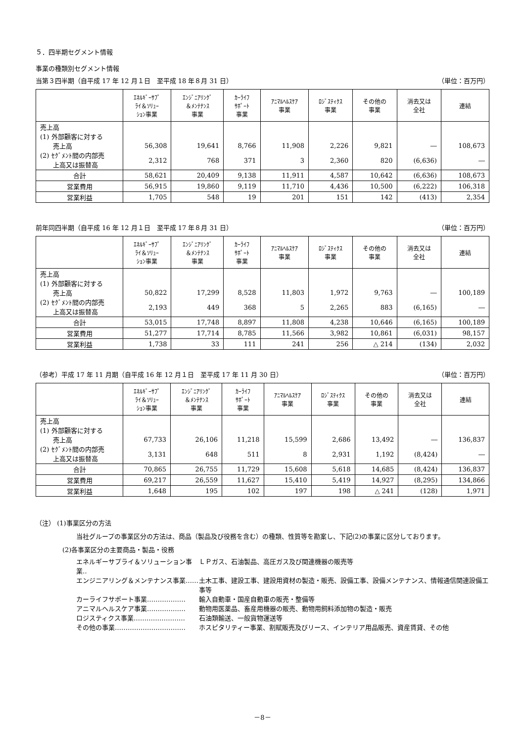５．四半期セグメント情報
事業の種類別セグメント情報
当第３四半期（自平成 17 年 12 月１日　至平成 18 年８月 31 日） （単位：百万円）
| | ｴﾈﾙｷﾞｰｻﾌﾟ ﾗｲ＆ｿﾘｭｰ ｼｮﾝ事業 | ｴﾝｼﾞﾆｱﾘﾝｸﾞ ＆ﾒﾝﾃﾅﾝｽ 事業 | ｶｰﾗｲﾌ ｻﾎﾟｰﾄ 事業 | ｱﾆﾏﾙﾍﾙｽｹｱ 事業 | ﾛｼﾞｽﾃｨｸｽ 事業 | その他の 事業 | 消去又は 全社 | 連結 |
| --- | --- | --- | --- | --- | --- | --- | --- | --- |
| 売上高 (1) 外部顧客に対する 売上高 (2) ｾｸﾞﾒﾝﾄ間の内部売 上高又は振替高 | 56,308 2,312 | 19,641 768 | 8,766 371 | 11,908 3 | 2,226 2,360 | 9,821 820 | ― (6,636) | 108,673 ― |
| 合計 | 58,621 | 20,409 | 9,138 | 11,911 | 4,587 | 10,642 | (6,636) | 108,673 |
| 営業費用 | 56,915 | 19,860 | 9,119 | 11,710 | 4,436 | 10,500 | (6,222) | 106,318 |
| 営業利益 | 1,705 | 548 | 19 | 201 | 151 | 142 | (413) | 2,354 |
前年同四半期（自平成 16 年 12 月１日　至平成 17 年８月 31 日） （単位：百万円）
| | ｴﾈﾙｷﾞｰｻﾌﾟ ﾗｲ＆ｿﾘｭｰ ｼｮﾝ事業 | ｴﾝｼﾞﾆｱﾘﾝｸﾞ ＆ﾒﾝﾃﾅﾝｽ 事業 | ｶｰﾗｲﾌ ｻﾎﾟｰﾄ 事業 | ｱﾆﾏﾙﾍﾙｽｹｱ 事業 | ﾛｼﾞｽﾃｨｸｽ 事業 | その他の 事業 | 消去又は 全社 | 連結 |
| --- | --- | --- | --- | --- | --- | --- | --- | --- |
| 売上高 (1) 外部顧客に対する 売上高 (2) ｾｸﾞﾒﾝﾄ間の内部売 上高又は振替高 | 50,822 2,193 | 17,299 449 | 8,528 368 | 11,803 5 | 1,972 2,265 | 9,763 883 | ― (6,165) | 100,189 ― |
| 合計 | 53,015 | 17,748 | 8,897 | 11,808 | 4,238 | 10,646 | (6,165) | 100,189 |
| 営業費用 | 51,277 | 17,714 | 8,785 | 11,566 | 3,982 | 10,861 | (6,031) | 98,157 |
| 営業利益 | 1,738 | 33 | 111 | 241 | 256 | △ 214 | (134) | 2,032 |
（参考）平成 17 年 11 月期（自平成 16 年 12 月１日　至平成 17 年 11 月 30 日） （単位：百万円）
| | ｴﾈﾙｷﾞｰｻﾌﾟ ﾗｲ＆ｿﾘｭｰ ｼｮﾝ事業 | ｴﾝｼﾞﾆｱﾘﾝｸﾞ ＆ﾒﾝﾃﾅﾝｽ 事業 | ｶｰﾗｲﾌ ｻﾎﾟｰﾄ 事業 | ｱﾆﾏﾙﾍﾙｽｹｱ 事業 | ﾛｼﾞｽﾃｨｸｽ 事業 | その他の 事業 | 消去又は 全社 | 連結 |
| --- | --- | --- | --- | --- | --- | --- | --- | --- |
| 売上高 (1) 外部顧客に対する 売上高 (2) ｾｸﾞﾒﾝﾄ間の内部売 上高又は振替高 | 67,733 3,131 | 26,106 648 | 11,218 511 | 15,599 8 | 2,686 2,931 | 13,492 1,192 | ― (8,424) | 136,837 ― |
| 合計 | 70,865 | 26,755 | 11,729 | 15,608 | 5,618 | 14,685 | (8,424) | 136,837 |
| 営業費用 | 69,217 | 26,559 | 11,627 | 15,410 | 5,419 | 14,927 | (8,295) | 134,866 |
| 営業利益 | 1,648 | 195 | 102 | 197 | 198 | △ 241 | (128) | 1,971 |
（注） (1)事業区分の方法
当社グループの事業区分の方法は、商品（製品及び役務を含む）の種類、性質等を勘案し、下記(2)の事業に区分しております。
(2)各事業区分の主要商品・製品・役務
エネルギーサプライ＆ソリューション事業‥ ＬＰガス、石油製品、高圧ガス及び関連機器の販売等
エンジニアリング＆メンテナンス事業…… 土木工事、建設工事、建設用資材の製造・販売、設備工事、設備メンテナンス、情報通信関連設備工事等
カーライフサポート事業……………… 輸入自動車・国産自動車の販売・整備等
アニマルヘルスケア事業……………… 動物用医薬品、畜産用機器の販売、動物用飼料添加物の製造・販売
ロジスティクス事業…………………… 石油類輸送、一般貨物運送等
その他の事業…………………………… ホスピタリティー事業、割賦販売及びリース、インテリア用品販売、資産賃貸、その他
－8－